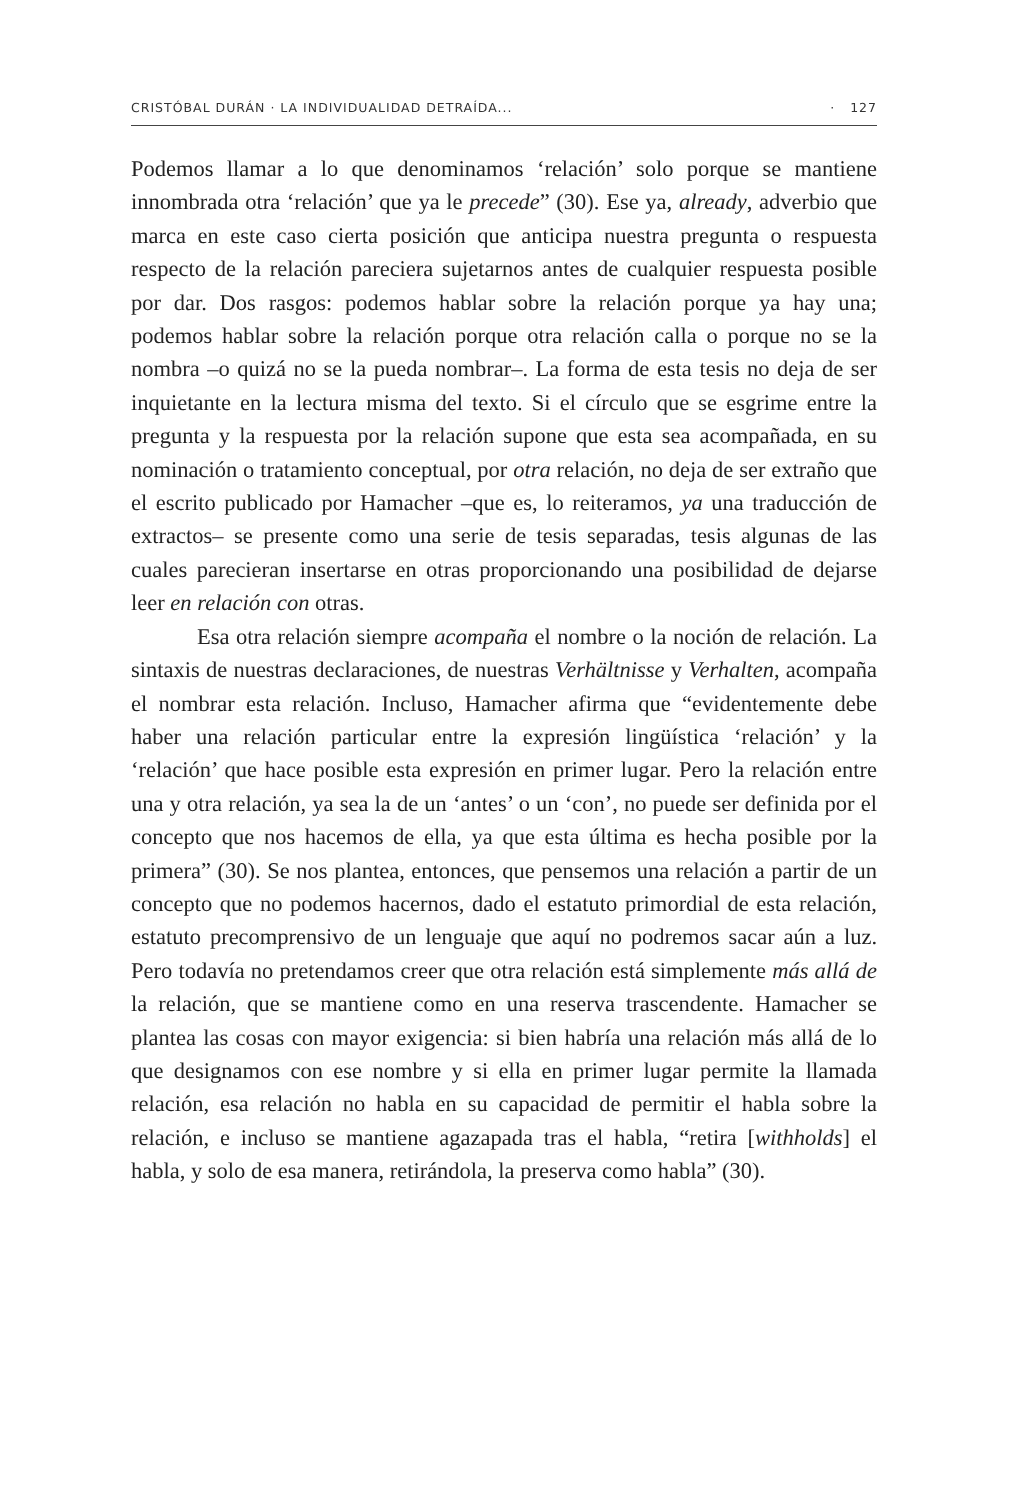CRISTÓBAL DURÁN · LA INDIVIDUALIDAD DETRAÍDA... · 127
Podemos llamar a lo que denominamos ‘relación’ solo porque se mantiene innombrada otra ‘relación’ que ya le precede” (30). Ese ya, already, adverbio que marca en este caso cierta posición que anticipa nuestra pregunta o respuesta respecto de la relación pareciera sujetarnos antes de cualquier respuesta posible por dar. Dos rasgos: podemos hablar sobre la relación porque ya hay una; podemos hablar sobre la relación porque otra relación calla o porque no se la nombra –o quizá no se la pueda nombrar–. La forma de esta tesis no deja de ser inquietante en la lectura misma del texto. Si el círculo que se esgrime entre la pregunta y la respuesta por la relación supone que esta sea acompañada, en su nominación o tratamiento conceptual, por otra relación, no deja de ser extraño que el escrito publicado por Hamacher –que es, lo reiteramos, ya una traducción de extractos– se presente como una serie de tesis separadas, tesis algunas de las cuales parecieran insertarse en otras proporcionando una posibilidad de dejarse leer en relación con otras.
Esa otra relación siempre acompaña el nombre o la noción de relación. La sintaxis de nuestras declaraciones, de nuestras Verhältnisse y Verhalten, acompaña el nombrar esta relación. Incluso, Hamacher afirma que “evidentemente debe haber una relación particular entre la expresión lingüística ‘relación’ y la ‘relación’ que hace posible esta expresión en primer lugar. Pero la relación entre una y otra relación, ya sea la de un ‘antes’ o un ‘con’, no puede ser definida por el concepto que nos hacemos de ella, ya que esta última es hecha posible por la primera” (30). Se nos plantea, entonces, que pensemos una relación a partir de un concepto que no podemos hacernos, dado el estatuto primordial de esta relación, estatuto precomprensivo de un lenguaje que aquí no podremos sacar aún a luz. Pero todavía no pretendamos creer que otra relación está simplemente más allá de la relación, que se mantiene como en una reserva trascendente. Hamacher se plantea las cosas con mayor exigencia: si bien habría una relación más allá de lo que designamos con ese nombre y si ella en primer lugar permite la llamada relación, esa relación no habla en su capacidad de permitir el habla sobre la relación, e incluso se mantiene agazapada tras el habla, “retira [withholds] el habla, y solo de esa manera, retirándola, la preserva como habla” (30).